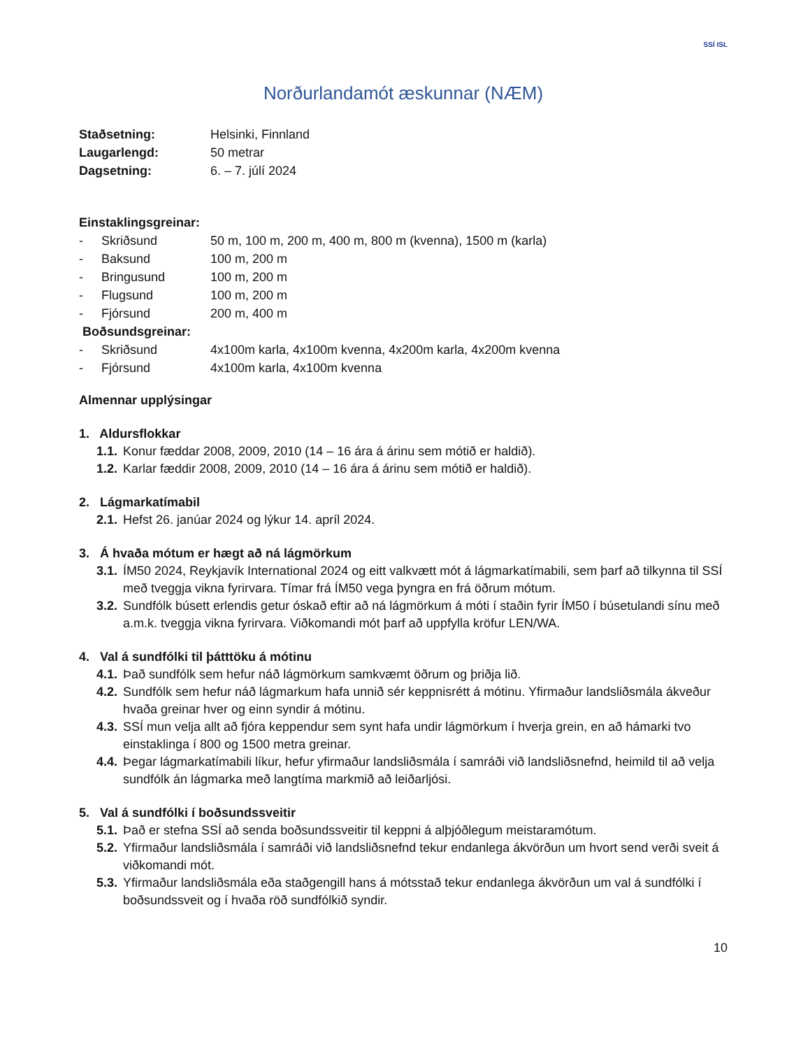SSÍ ISL
Norðurlandamót æskunnar (NÆM)
Staðsetning: Helsinki, Finnland
Laugarlengd: 50 metrar
Dagsetning: 6. – 7. júlí 2024
Einstaklingsgreinar:
- Skriðsund 50 m, 100 m, 200 m, 400 m, 800 m (kvenna), 1500 m (karla)
- Baksund 100 m, 200 m
- Bringusund 100 m, 200 m
- Flugsund 100 m, 200 m
- Fjórsund 200 m, 400 m
Boðsundsgreinar:
- Skriðsund 4x100m karla, 4x100m kvenna, 4x200m karla, 4x200m kvenna
- Fjórsund 4x100m karla, 4x100m kvenna
Almennar upplýsingar
1. Aldursflokkar
1.1. Konur fæddar 2008, 2009, 2010 (14 – 16 ára á árinu sem mótið er haldið).
1.2. Karlar fæddir 2008, 2009, 2010 (14 – 16 ára á árinu sem mótið er haldið).
2. Lágmarkatímabil
2.1. Hefst 26. janúar 2024 og lýkur 14. apríl 2024.
3. Á hvaða mótum er hægt að ná lágmörkum
3.1. ÍM50 2024, Reykjavík International 2024 og eitt valkvætt mót á lágmarkatímabili, sem þarf að tilkynna til SSÍ með tveggja vikna fyrirvara. Tímar frá ÍM50 vega þyngra en frá öðrum mótum.
3.2. Sundfólk búsett erlendis getur óskað eftir að ná lágmörkum á móti í staðin fyrir ÍM50 í búsetulandi sínu með a.m.k. tveggja vikna fyrirvara. Viðkomandi mót þarf að uppfylla kröfur LEN/WA.
4. Val á sundfólki til þátttöku á mótinu
4.1. Það sundfólk sem hefur náð lágmörkum samkvæmt öðrum og þriðja lið.
4.2. Sundfólk sem hefur náð lágmarkum hafa unnið sér keppnisrétt á mótinu. Yfirmaður landsliðsmála ákveður hvaða greinar hver og einn syndir á mótinu.
4.3. SSÍ mun velja allt að fjóra keppendur sem synt hafa undir lágmörkum í hverja grein, en að hámarki tvo einstaklinga í 800 og 1500 metra greinar.
4.4. Þegar lágmarkatímabili líkur, hefur yfirmaður landsliðsmála í samráði við landsliðsnefnd, heimild til að velja sundfólk án lágmarka með langtíma markmið að leiðarljósi.
5. Val á sundfólki í boðsundssveitir
5.1. Það er stefna SSÍ að senda boðsundssveitir til keppni á alþjóðlegum meistaramótum.
5.2. Yfirmaður landsliðsmála í samráði við landsliðsnefnd tekur endanlega ákvörðun um hvort send verði sveit á viðkomandi mót.
5.3. Yfirmaður landsliðsmála eða staðgengill hans á mótsstað tekur endanlega ákvörðun um val á sundfólki í boðsundssveit og í hvaða röð sundfólkið syndir.
10